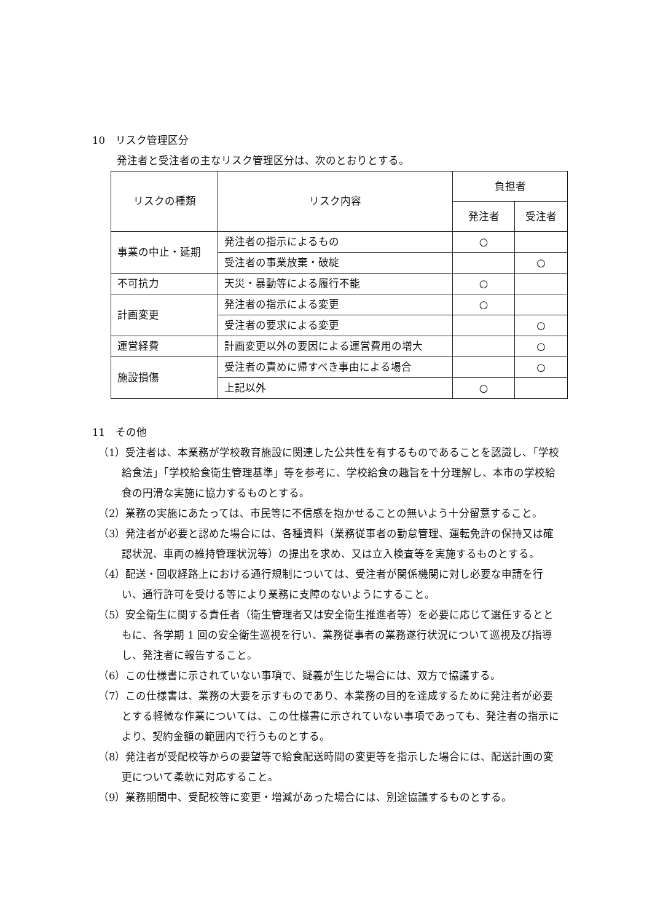10　リスク管理区分
発注者と受注者の主なリスク管理区分は、次のとおりとする。
| リスクの種類 | リスク内容 | 負担者 | |
| --- | --- | --- | --- |
| | | 発注者 | 受注者 |
| 事業の中止・延期 | 発注者の指示によるもの | ○ | |
| | 受注者の事業放棄・破綻 | | ○ |
| 不可抗力 | 天災・暴動等による履行不能 | ○ | |
| 計画変更 | 発注者の指示による変更 | ○ | |
| | 受注者の要求による変更 | | ○ |
| 運営経費 | 計画変更以外の要因による運営費用の増大 | | ○ |
| 施設損傷 | 受注者の責めに帰すべき事由による場合 | | ○ |
| | 上記以外 | ○ | |
11　その他
（1）受注者は、本業務が学校教育施設に関連した公共性を有するものであることを認識し、「学校給食法」「学校給食衛生管理基準」等を参考に、学校給食の趣旨を十分理解し、本市の学校給食の円滑な実施に協力するものとする。
（2）業務の実施にあたっては、市民等に不信感を抱かせることの無いよう十分留意すること。
（3）発注者が必要と認めた場合には、各種資料（業務従事者の勤怠管理、運転免許の保持又は確認状況、車両の維持管理状況等）の提出を求め、又は立入検査等を実施するものとする。
（4）配送・回収経路上における通行規制については、受注者が関係機関に対し必要な申請を行い、通行許可を受ける等により業務に支障のないようにすること。
（5）安全衛生に関する責任者（衛生管理者又は安全衛生推進者等）を必要に応じて選任するとともに、各学期 1 回の安全衛生巡視を行い、業務従事者の業務遂行状況について巡視及び指導し、発注者に報告すること。
（6）この仕様書に示されていない事項で、疑義が生じた場合には、双方で協議する。
（7）この仕様書は、業務の大要を示すものであり、本業務の目的を達成するために発注者が必要とする軽微な作業については、この仕様書に示されていない事項であっても、発注者の指示により、契約金額の範囲内で行うものとする。
（8）発注者が受配校等からの要望等で給食配送時間の変更等を指示した場合には、配送計画の変更について柔軟に対応すること。
（9）業務期間中、受配校等に変更・増減があった場合には、別途協議するものとする。